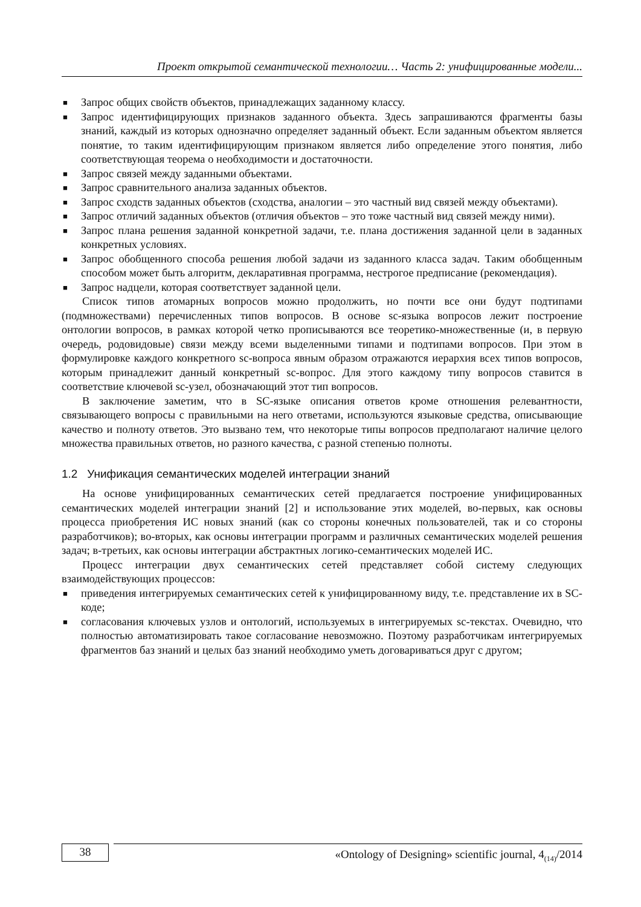Проект открытой семантической технологии… Часть 2: унифицированные модели...
■ Запрос общих свойств объектов, принадлежащих заданному классу.
■ Запрос идентифицирующих признаков заданного объекта. Здесь запрашиваются фрагменты базы знаний, каждый из которых однозначно определяет заданный объект. Если заданным объектом является понятие, то таким идентифицирующим признаком является либо определение этого понятия, либо соответствующая теорема о необходимости и достаточности.
■ Запрос связей между заданными объектами.
■ Запрос сравнительного анализа заданных объектов.
■ Запрос сходств заданных объектов (сходства, аналогии – это частный вид связей между объектами).
■ Запрос отличий заданных объектов (отличия объектов – это тоже частный вид связей между ними).
■ Запрос плана решения заданной конкретной задачи, т.е. плана достижения заданной цели в заданных конкретных условиях.
■ Запрос обобщенного способа решения любой задачи из заданного класса задач. Таким обобщенным способом может быть алгоритм, декларативная программа, нестрогое предписание (рекомендация).
■ Запрос надцели, которая соответствует заданной цели.
Список типов атомарных вопросов можно продолжить, но почти все они будут подтипами (подмножествами) перечисленных типов вопросов. В основе sc-языка вопросов лежит построение онтологии вопросов, в рамках которой четко прописываются все теоретико-множественные (и, в первую очередь, родовидовые) связи между всеми выделенными типами и подтипами вопросов. При этом в формулировке каждого конкретного sc-вопроса явным образом отражаются иерархия всех типов вопросов, которым принадлежит данный конкретный sc-вопрос. Для этого каждому типу вопросов ставится в соответствие ключевой sc-узел, обозначающий этот тип вопросов.
В заключение заметим, что в SC-языке описания ответов кроме отношения релевантности, связывающего вопросы с правильными на него ответами, используются языковые средства, описывающие качество и полноту ответов. Это вызвано тем, что некоторые типы вопросов предполагают наличие целого множества правильных ответов, но разного качества, с разной степенью полноты.
1.2 Унификация семантических моделей интеграции знаний
На основе унифицированных семантических сетей предлагается построение унифицированных семантических моделей интеграции знаний [2] и использование этих моделей, во-первых, как основы процесса приобретения ИС новых знаний (как со стороны конечных пользователей, так и со стороны разработчиков); во-вторых, как основы интеграции программ и различных семантических моделей решения задач; в-третьих, как основы интеграции абстрактных логико-семантических моделей ИС.
Процесс интеграции двух семантических сетей представляет собой систему следующих взаимодействующих процессов:
■ приведения интегрируемых семантических сетей к унифицированному виду, т.е. представление их в SC-коде;
■ согласования ключевых узлов и онтологий, используемых в интегрируемых sc-текстах. Очевидно, что полностью автоматизировать такое согласование невозможно. Поэтому разработчикам интегрируемых фрагментов баз знаний и целых баз знаний необходимо уметь договариваться друг с другом;
38
«Ontology of Designing» scientific journal, 4<sub>(14)</sub>/2014